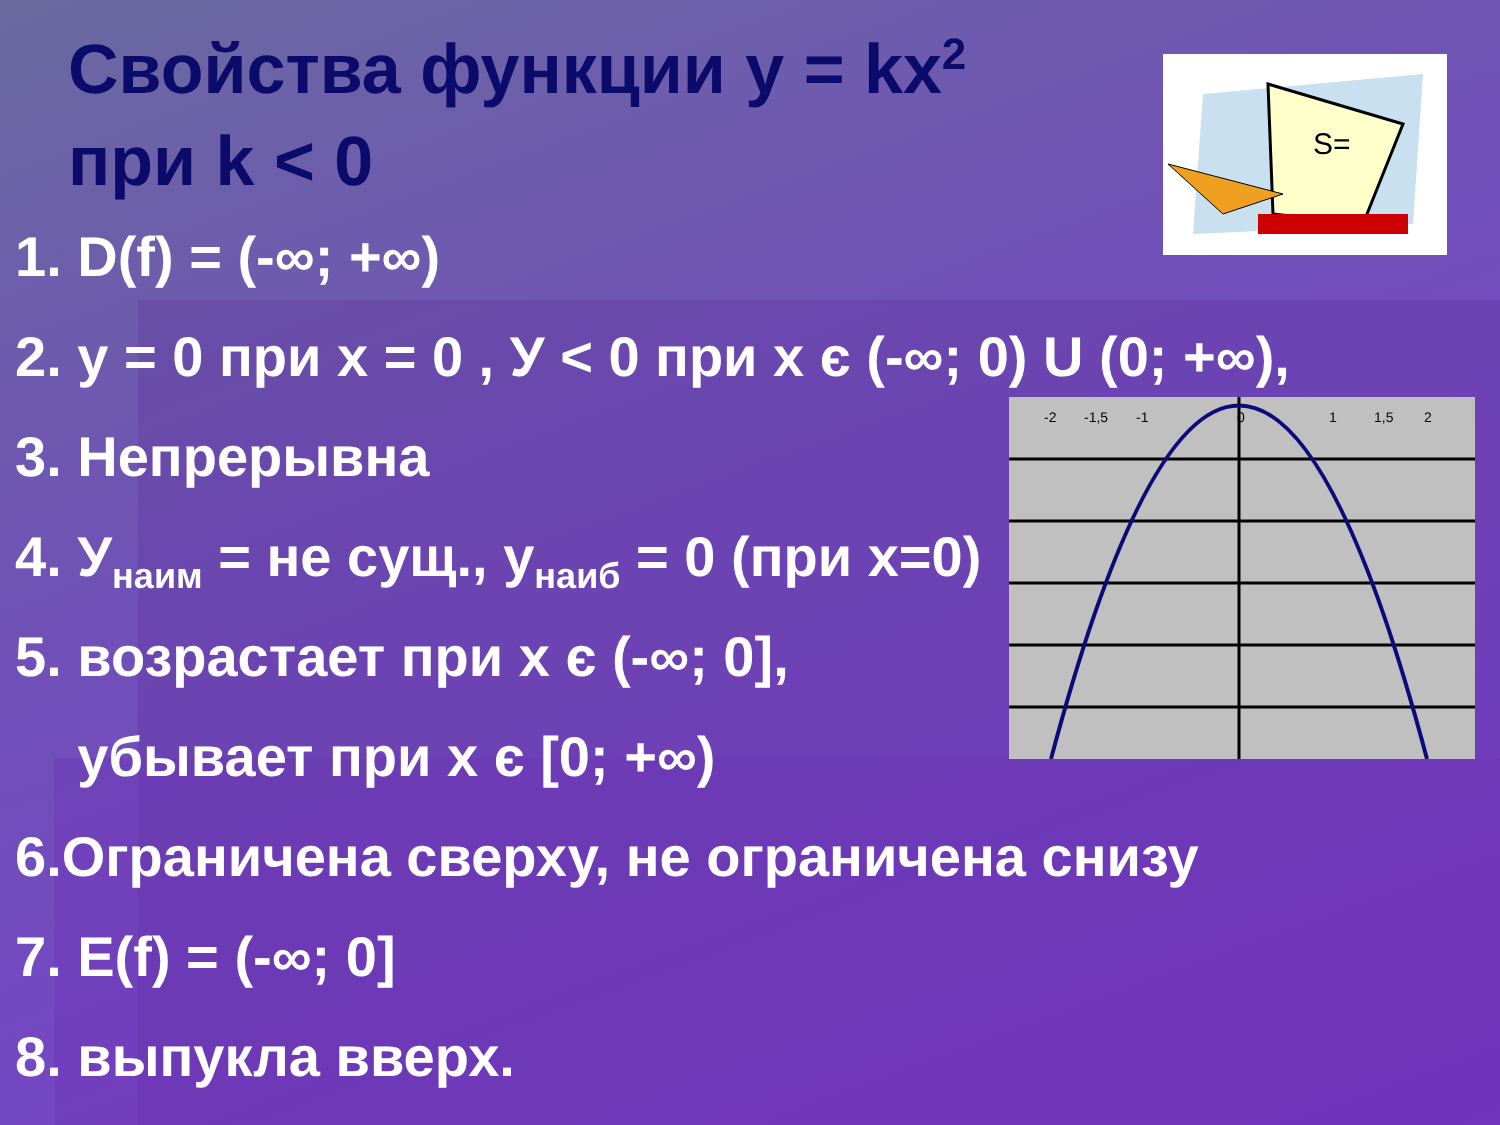S=
-2
-1,5
-1
0
1
1,5
2
Свойства функции у = kx<sup>2</sup>
при k < 0
1. D(f) = (-∞; +∞)
2. у = 0 при х = 0 , У < 0 при х є (-∞; 0) U (0; +∞),
3. Непрерывна
4. У<sub>наим</sub> = не сущ., у<sub>наиб</sub> = 0 (при х=0)
5. возрастает при х є (-∞; 0],
убывает при х є [0; +∞)
6.Ограничена сверху, не ограничена снизу
7. E(f) = (-∞; 0]
8. выпукла вверх.